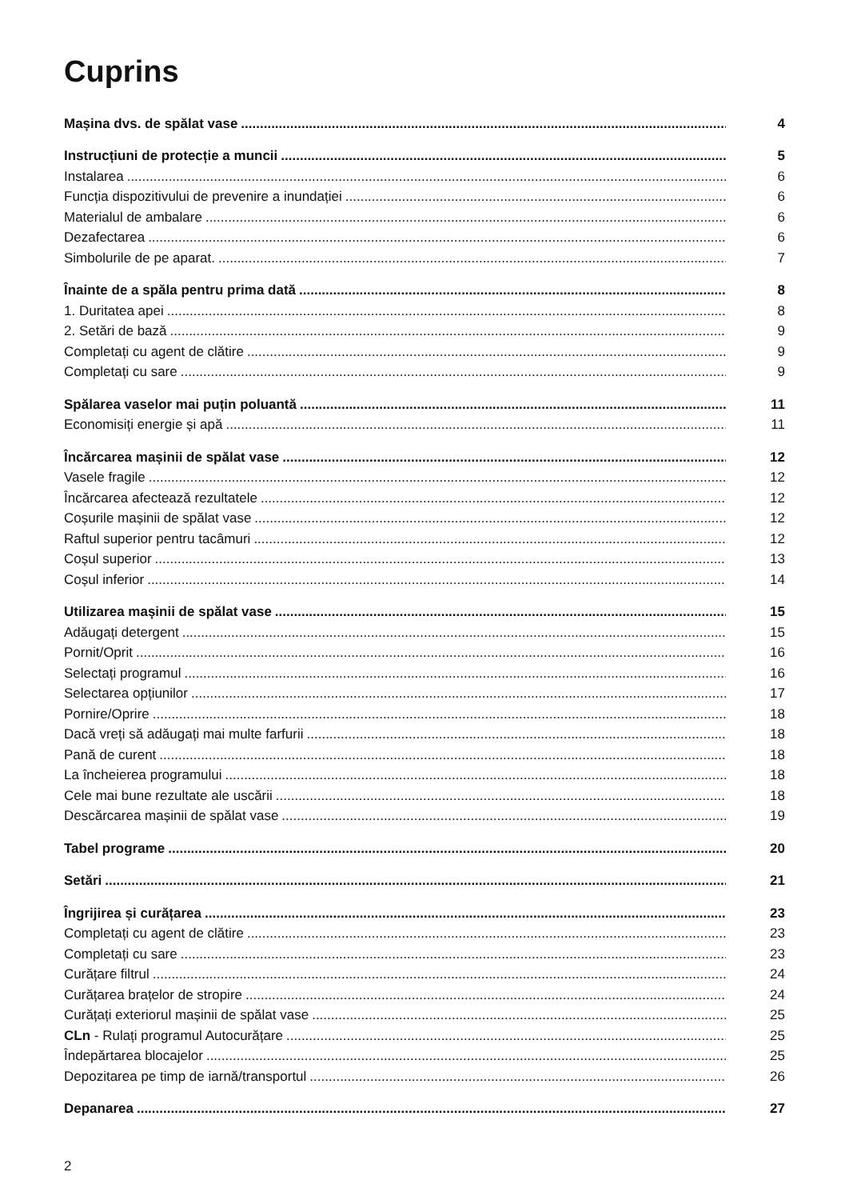Cuprins
Mașina dvs. de spălat vase 4
Instrucțiuni de protecție a muncii 5
Instalarea 6
Funcția dispozitivului de prevenire a inundației 6
Materialul de ambalare 6
Dezafectarea 6
Simbolurile de pe aparat. 7
Înainte de a spăla pentru prima dată 8
1. Duritatea apei 8
2. Setări de bază 9
Completați cu agent de clătire 9
Completați cu sare 9
Spălarea vaselor mai puțin poluantă 11
Economisiți energie și apă 11
Încărcarea mașinii de spălat vase 12
Vasele fragile 12
Încărcarea afectează rezultatele 12
Coșurile mașinii de spălat vase 12
Raftul superior pentru tacâmuri 12
Coșul superior 13
Coșul inferior 14
Utilizarea mașinii de spălat vase 15
Adăugați detergent 15
Pornit/Oprit 16
Selectați programul 16
Selectarea opțiunilor 17
Pornire/Oprire 18
Dacă vreți să adăugați mai multe farfurii 18
Pană de curent 18
La încheierea programului 18
Cele mai bune rezultate ale uscării 18
Descărcarea mașinii de spălat vase 19
Tabel programe 20
Setări 21
Îngrijirea și curățarea 23
Completați cu agent de clătire 23
Completați cu sare 23
Curățare filtrul 24
Curățarea brațelor de stropire 24
Curățați exteriorul mașinii de spălat vase 25
CLn - Rulați programul Autocurățare 25
Îndepărtarea blocajelor 25
Depozitarea pe timp de iarnă/transportul 26
Depanarea 27
2